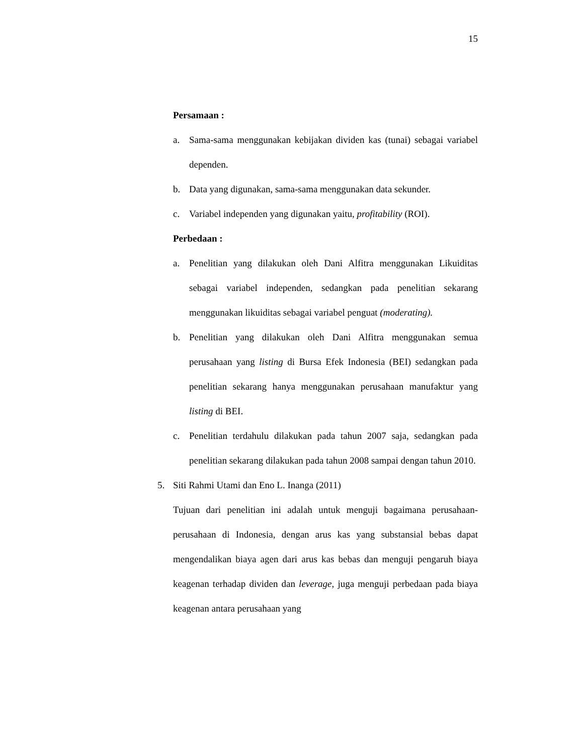15
Persamaan :
a. Sama-sama menggunakan kebijakan dividen kas (tunai) sebagai variabel dependen.
b. Data yang digunakan, sama-sama menggunakan data sekunder.
c. Variabel independen yang digunakan yaitu, profitability (ROI).
Perbedaan :
a. Penelitian yang dilakukan oleh Dani Alfitra menggunakan Likuiditas sebagai variabel independen, sedangkan pada penelitian sekarang menggunakan likuiditas sebagai variabel penguat (moderating).
b. Penelitian yang dilakukan oleh Dani Alfitra menggunakan semua perusahaan yang listing di Bursa Efek Indonesia (BEI) sedangkan pada penelitian sekarang hanya menggunakan perusahaan manufaktur yang listing di BEI.
c. Penelitian terdahulu dilakukan pada tahun 2007 saja, sedangkan pada penelitian sekarang dilakukan pada tahun 2008 sampai dengan tahun 2010.
5. Siti Rahmi Utami dan Eno L. Inanga (2011)
Tujuan dari penelitian ini adalah untuk menguji bagaimana perusahaan-perusahaan di Indonesia, dengan arus kas yang substansial bebas dapat mengendalikan biaya agen dari arus kas bebas dan menguji pengaruh biaya keagenan terhadap dividen dan leverage, juga menguji perbedaan pada biaya keagenan antara perusahaan yang